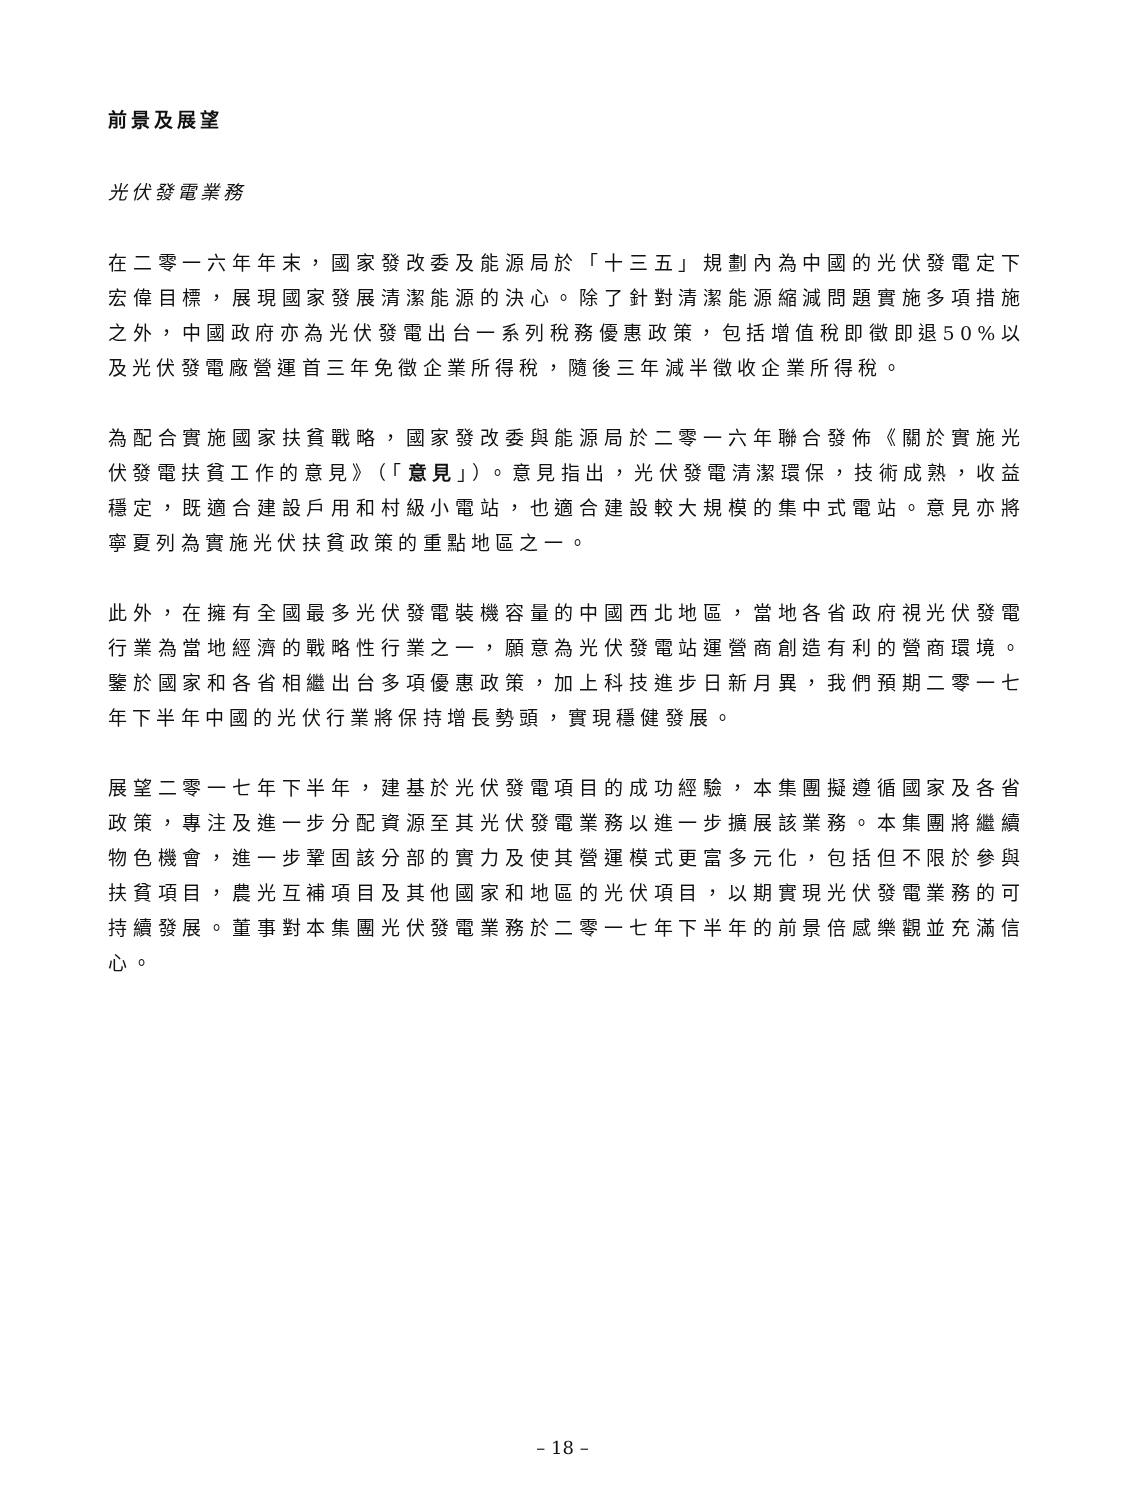前景及展望
光伏發電業務
在二零一六年年末，國家發改委及能源局於「十三五」規劃內為中國的光伏發電定下宏偉目標，展現國家發展清潔能源的決心。除了針對清潔能源縮減問題實施多項措施之外，中國政府亦為光伏發電出台一系列稅務優惠政策，包括增值稅即徵即退50%以及光伏發電廠營運首三年免徵企業所得稅，隨後三年減半徵收企業所得稅。
為配合實施國家扶貧戰略，國家發改委與能源局於二零一六年聯合發佈《關於實施光伏發電扶貧工作的意見》（「意見」）。意見指出，光伏發電清潔環保，技術成熟，收益穩定，既適合建設戶用和村級小電站，也適合建設較大規模的集中式電站。意見亦將寧夏列為實施光伏扶貧政策的重點地區之一。
此外，在擁有全國最多光伏發電裝機容量的中國西北地區，當地各省政府視光伏發電行業為當地經濟的戰略性行業之一，願意為光伏發電站運營商創造有利的營商環境。鑒於國家和各省相繼出台多項優惠政策，加上科技進步日新月異，我們預期二零一七年下半年中國的光伏行業將保持增長勢頭，實現穩健發展。
展望二零一七年下半年，建基於光伏發電項目的成功經驗，本集團擬遵循國家及各省政策，專注及進一步分配資源至其光伏發電業務以進一步擴展該業務。本集團將繼續物色機會，進一步鞏固該分部的實力及使其營運模式更富多元化，包括但不限於參與扶貧項目，農光互補項目及其他國家和地區的光伏項目，以期實現光伏發電業務的可持續發展。董事對本集團光伏發電業務於二零一七年下半年的前景倍感樂觀並充滿信心。
– 18 –